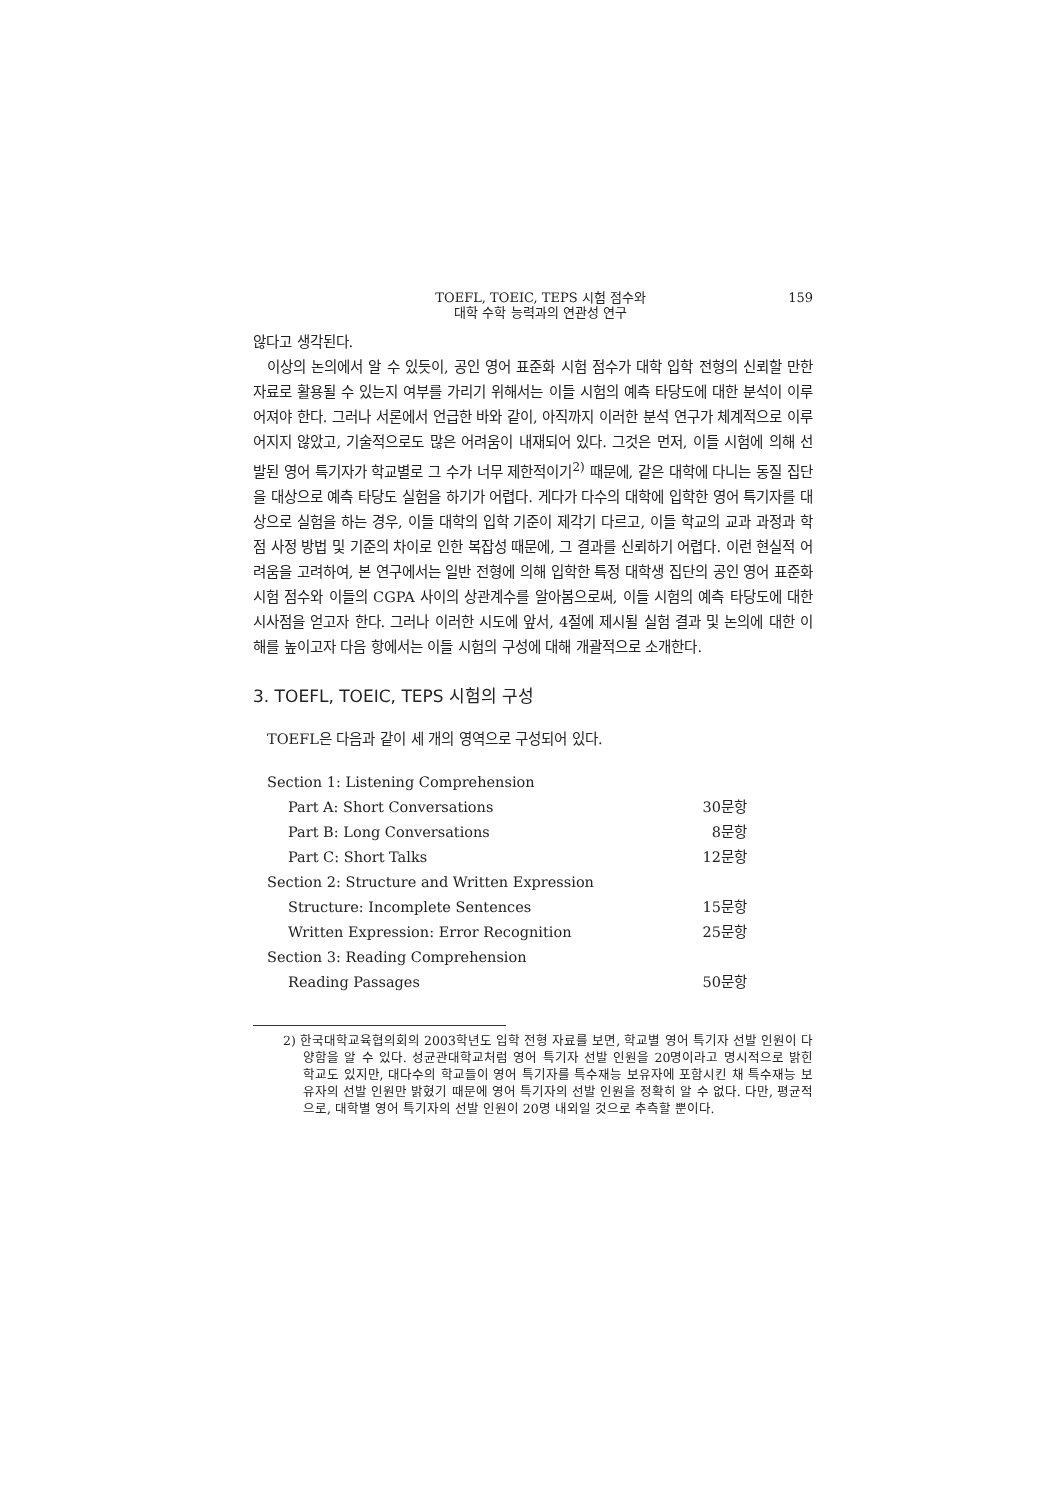TOEFL, TOEIC, TEPS 시험 점수와
대학 수학 능력과의 연관성 연구
159
않다고 생각된다.
이상의 논의에서 알 수 있듯이, 공인 영어 표준화 시험 점수가 대학 입학 전형의 신뢰할 만한 자료로 활용될 수 있는지 여부를 가리기 위해서는 이들 시험의 예측 타당도에 대한 분석이 이루어져야 한다. 그러나 서론에서 언급한 바와 같이, 아직까지 이러한 분석 연구가 체계적으로 이루어지지 않았고, 기술적으로도 많은 어려움이 내재되어 있다. 그것은 먼저, 이들 시험에 의해 선발된 영어 특기자가 학교별로 그 수가 너무 제한적이기<sup>2)</sup> 때문에, 같은 대학에 다니는 동질 집단을 대상으로 예측 타당도 실험을 하기가 어렵다. 게다가 다수의 대학에 입학한 영어 특기자를 대상으로 실험을 하는 경우, 이들 대학의 입학 기준이 제각기 다르고, 이들 학교의 교과 과정과 학점 사정 방법 및 기준의 차이로 인한 복잡성 때문에, 그 결과를 신뢰하기 어렵다. 이런 현실적 어려움을 고려하여, 본 연구에서는 일반 전형에 의해 입학한 특정 대학생 집단의 공인 영어 표준화 시험 점수와 이들의 CGPA 사이의 상관계수를 알아봄으로써, 이들 시험의 예측 타당도에 대한 시사점을 얻고자 한다. 그러나 이러한 시도에 앞서, 4절에 제시될 실험 결과 및 논의에 대한 이해를 높이고자 다음 항에서는 이들 시험의 구성에 대해 개괄적으로 소개한다.
3. TOEFL, TOEIC, TEPS 시험의 구성
TOEFL은 다음과 같이 세 개의 영역으로 구성되어 있다.
| Section 1: Listening Comprehension | |
| Part A: Short Conversations | 30문항 |
| Part B: Long Conversations | 8문항 |
| Part C: Short Talks | 12문항 |
| Section 2: Structure and Written Expression | |
| Structure: Incomplete Sentences | 15문항 |
| Written Expression: Error Recognition | 25문항 |
| Section 3: Reading Comprehension | |
| Reading Passages | 50문항 |
2) 한국대학교육협의회의 2003학년도 입학 전형 자료를 보면, 학교별 영어 특기자 선발 인원이 다양함을 알 수 있다. 성균관대학교처럼 영어 특기자 선발 인원을 20명이라고 명시적으로 밝힌 학교도 있지만, 대다수의 학교들이 영어 특기자를 특수재능 보유자에 포함시킨 채 특수재능 보유자의 선발 인원만 밝혔기 때문에 영어 특기자의 선발 인원을 정확히 알 수 없다. 다만, 평균적으로, 대학별 영어 특기자의 선발 인원이 20명 내외일 것으로 추측할 뿐이다.